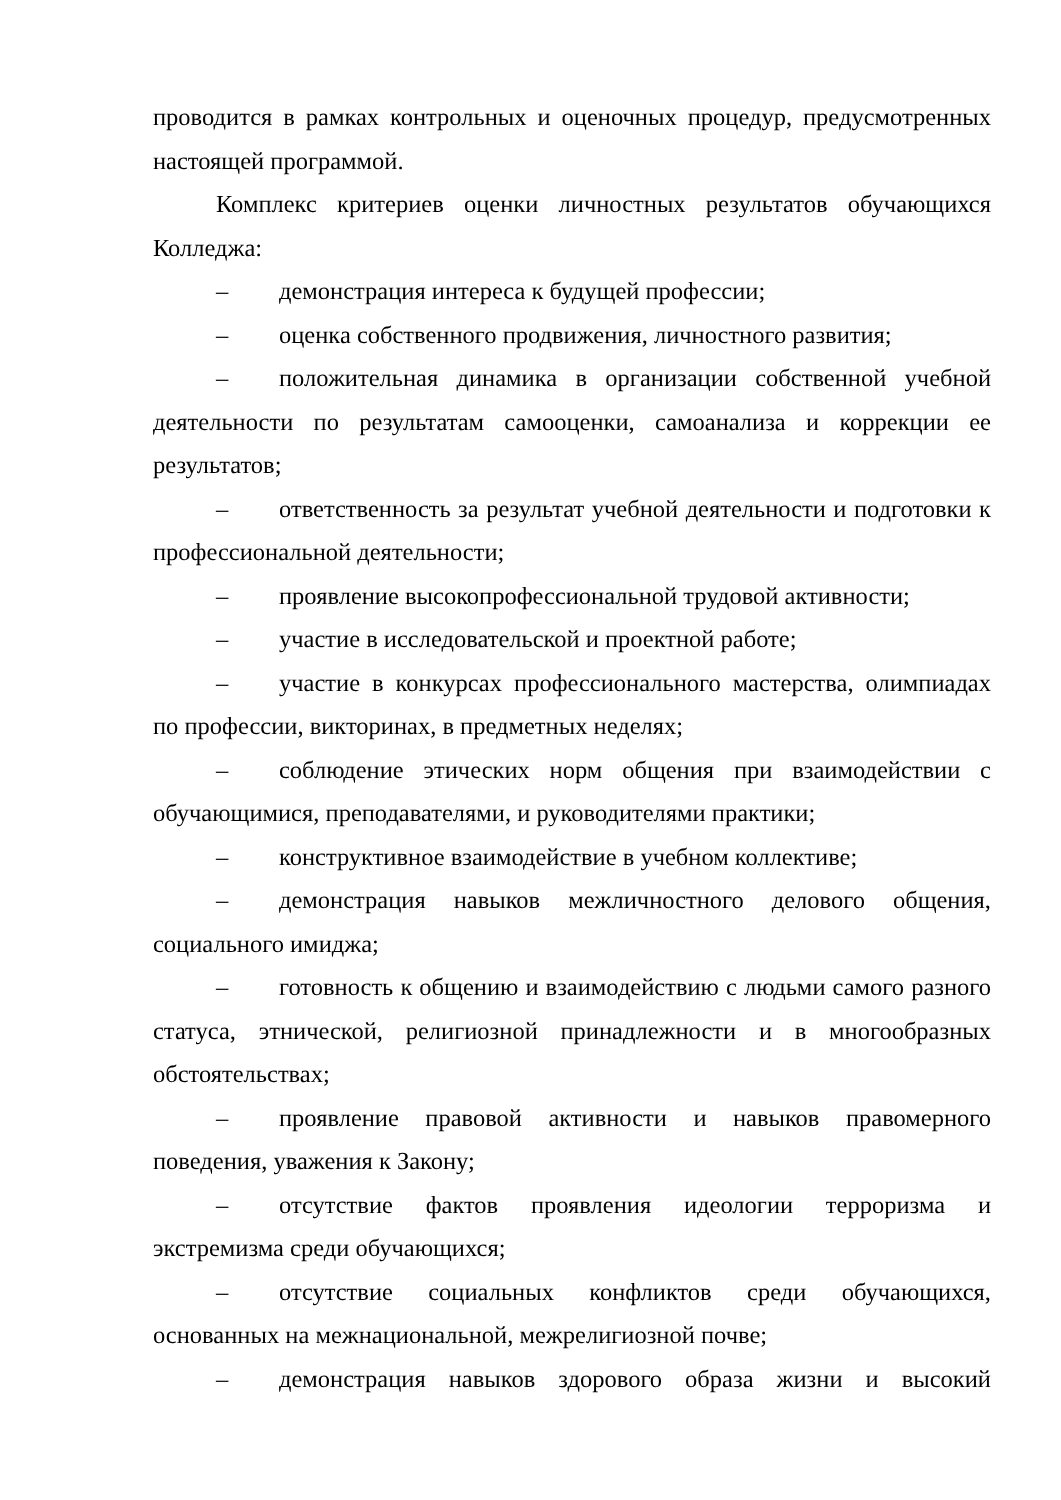проводится в рамках контрольных и оценочных процедур, предусмотренных настоящей программой.
Комплекс критериев оценки личностных результатов обучающихся Колледжа:
– демонстрация интереса к будущей профессии;
– оценка собственного продвижения, личностного развития;
– положительная динамика в организации собственной учебной деятельности по результатам самооценки, самоанализа и коррекции ее результатов;
– ответственность за результат учебной деятельности и подготовки к профессиональной деятельности;
– проявление высокопрофессиональной трудовой активности;
– участие в исследовательской и проектной работе;
– участие в конкурсах профессионального мастерства, олимпиадах по профессии, викторинах, в предметных неделях;
– соблюдение этических норм общения при взаимодействии с обучающимися, преподавателями, и руководителями практики;
– конструктивное взаимодействие в учебном коллективе;
– демонстрация навыков межличностного делового общения, социального имиджа;
– готовность к общению и взаимодействию с людьми самого разного статуса, этнической, религиозной принадлежности и в многообразных обстоятельствах;
– проявление правовой активности и навыков правомерного поведения, уважения к Закону;
– отсутствие фактов проявления идеологии терроризма и экстремизма среди обучающихся;
– отсутствие социальных конфликтов среди обучающихся, основанных на межнациональной, межрелигиозной почве;
– демонстрация навыков здорового образа жизни и высокий